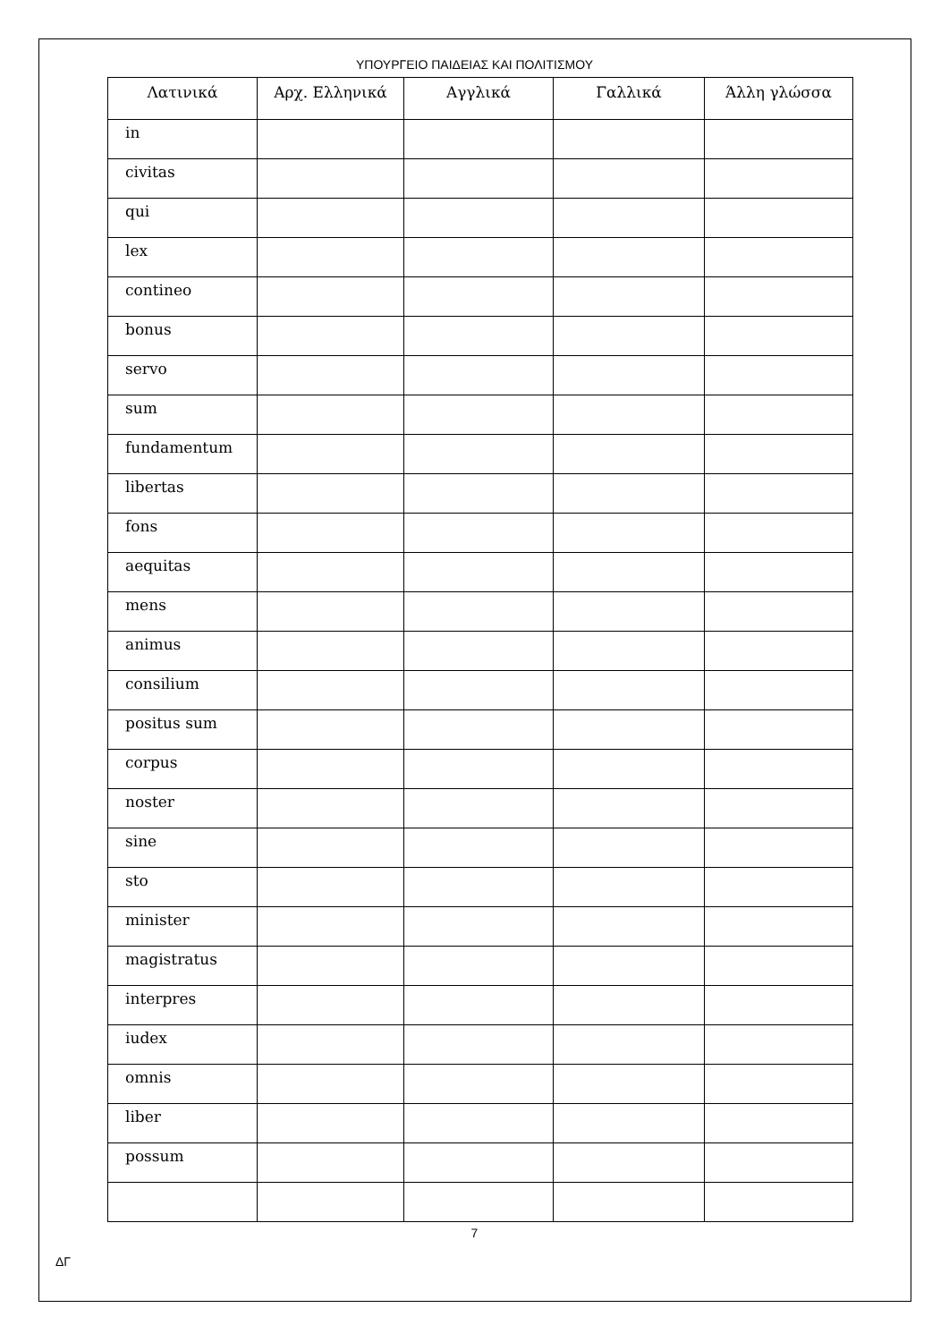ΥΠΟΥΡΓΕΙΟ ΠΑΙΔΕΙΑΣ ΚΑΙ ΠΟΛΙΤΙΣΜΟΥ
| Λατινικά | Αρχ. Ελληνικά | Αγγλικά | Γαλλικά | Άλλη γλώσσα |
| --- | --- | --- | --- | --- |
| in | | | | |
| civitas | | | | |
| qui | | | | |
| lex | | | | |
| contineo | | | | |
| bonus | | | | |
| servo | | | | |
| sum | | | | |
| fundamentum | | | | |
| libertas | | | | |
| fons | | | | |
| aequitas | | | | |
| mens | | | | |
| animus | | | | |
| consilium | | | | |
| positus sum | | | | |
| corpus | | | | |
| noster | | | | |
| sine | | | | |
| sto | | | | |
| minister | | | | |
| magistratus | | | | |
| interpres | | | | |
| iudex | | | | |
| omnis | | | | |
| liber | | | | |
| possum | | | | |
7
ΔΓ